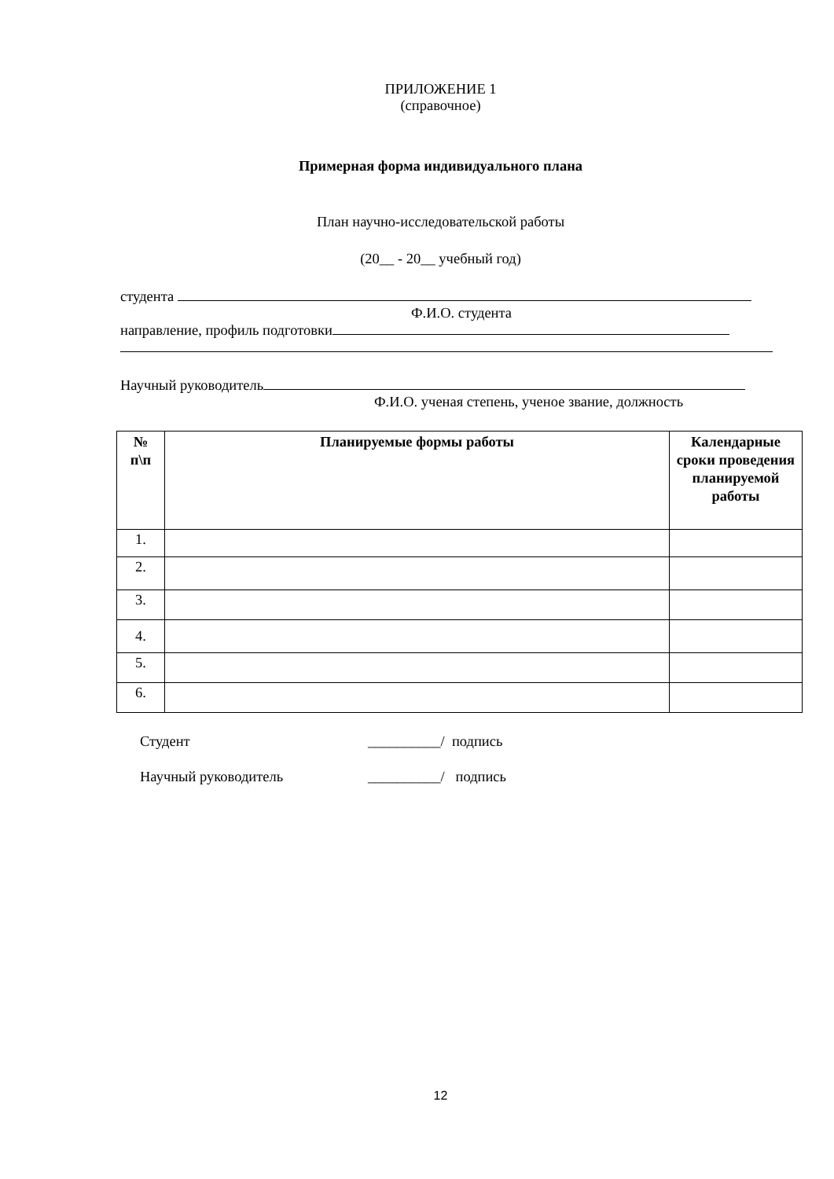ПРИЛОЖЕНИЕ 1
(справочное)
Примерная форма индивидуального плана
План научно-исследовательской работы
(20__ - 20__ учебный год)
студента
Ф.И.О. студента
направление, профиль подготовки
Научный руководитель
Ф.И.О. ученая степень, ученое звание, должность
| № п\п | Планируемые формы работы | Календарные сроки проведения планируемой работы |
| --- | --- | --- |
| 1. | | |
| 2. | | |
| 3. | | |
| 4. | | |
| 5. | | |
| 6. | | |
Студент __________/ подпись
Научный руководитель __________/ подпись
12